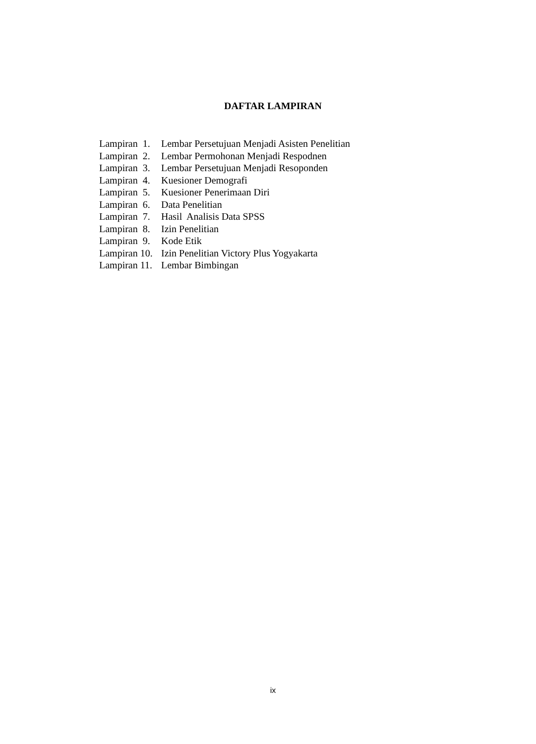DAFTAR LAMPIRAN
| Lampiran 1. | Lembar Persetujuan Menjadi Asisten Penelitian |
| Lampiran 2. | Lembar Permohonan Menjadi Respodnen |
| Lampiran 3. | Lembar Persetujuan Menjadi Resoponden |
| Lampiran 4. | Kuesioner Demografi |
| Lampiran 5. | Kuesioner Penerimaan Diri |
| Lampiran 6. | Data Penelitian |
| Lampiran 7. | Hasil Analisis Data SPSS |
| Lampiran 8. | Izin Penelitian |
| Lampiran 9. | Kode Etik |
| Lampiran 10. | Izin Penelitian Victory Plus Yogyakarta |
| Lampiran 11. | Lembar Bimbingan |
ix